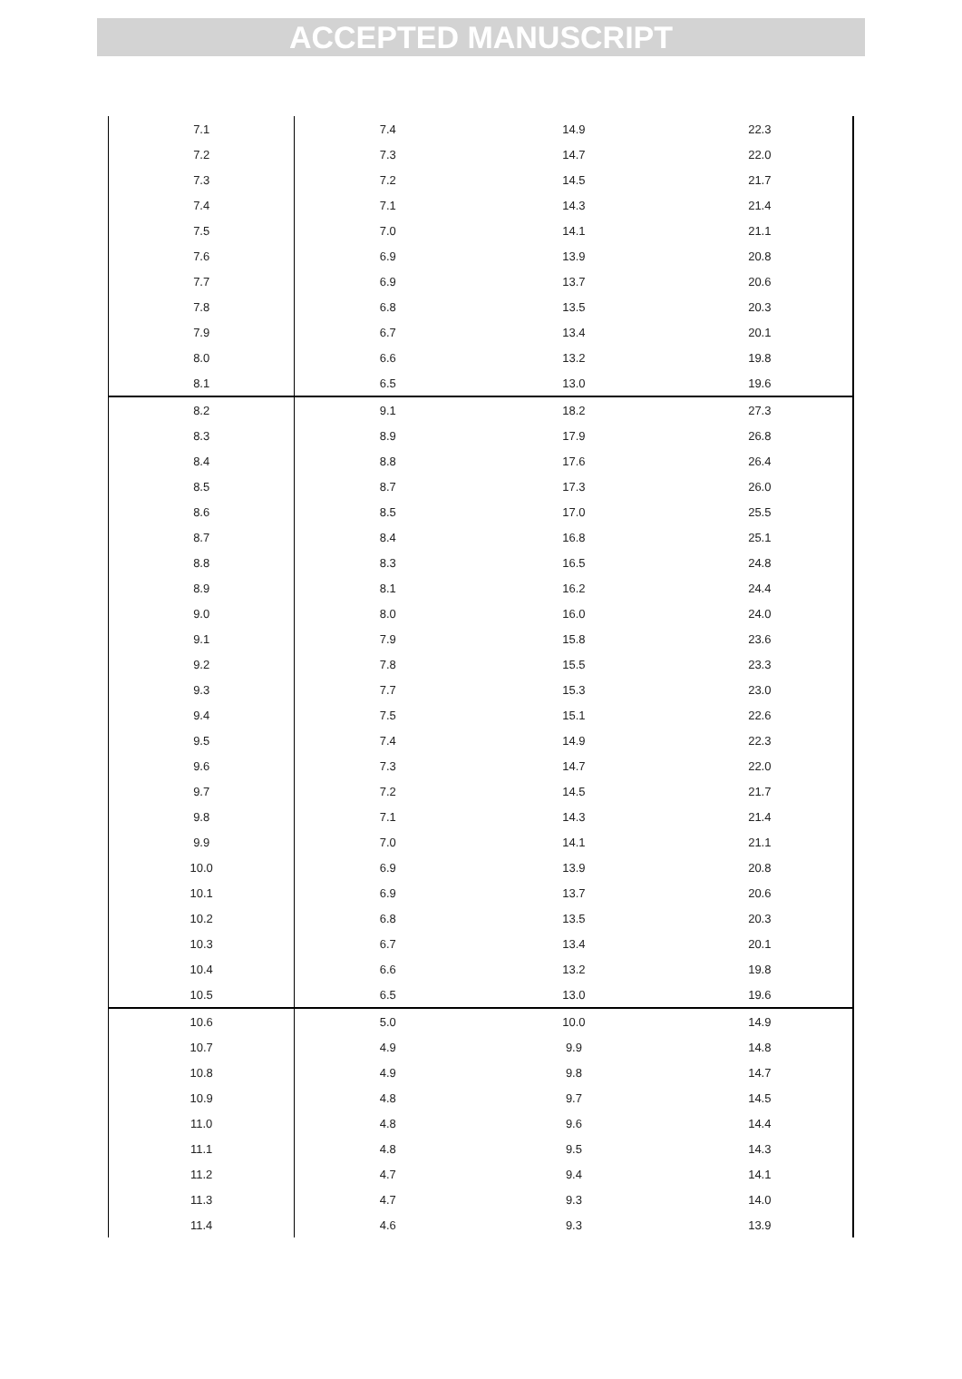ACCEPTED MANUSCRIPT
| 7.1 | 7.4 | 14.9 | 22.3 |
| 7.2 | 7.3 | 14.7 | 22.0 |
| 7.3 | 7.2 | 14.5 | 21.7 |
| 7.4 | 7.1 | 14.3 | 21.4 |
| 7.5 | 7.0 | 14.1 | 21.1 |
| 7.6 | 6.9 | 13.9 | 20.8 |
| 7.7 | 6.9 | 13.7 | 20.6 |
| 7.8 | 6.8 | 13.5 | 20.3 |
| 7.9 | 6.7 | 13.4 | 20.1 |
| 8.0 | 6.6 | 13.2 | 19.8 |
| 8.1 | 6.5 | 13.0 | 19.6 |
| 8.2 | 9.1 | 18.2 | 27.3 |
| 8.3 | 8.9 | 17.9 | 26.8 |
| 8.4 | 8.8 | 17.6 | 26.4 |
| 8.5 | 8.7 | 17.3 | 26.0 |
| 8.6 | 8.5 | 17.0 | 25.5 |
| 8.7 | 8.4 | 16.8 | 25.1 |
| 8.8 | 8.3 | 16.5 | 24.8 |
| 8.9 | 8.1 | 16.2 | 24.4 |
| 9.0 | 8.0 | 16.0 | 24.0 |
| 9.1 | 7.9 | 15.8 | 23.6 |
| 9.2 | 7.8 | 15.5 | 23.3 |
| 9.3 | 7.7 | 15.3 | 23.0 |
| 9.4 | 7.5 | 15.1 | 22.6 |
| 9.5 | 7.4 | 14.9 | 22.3 |
| 9.6 | 7.3 | 14.7 | 22.0 |
| 9.7 | 7.2 | 14.5 | 21.7 |
| 9.8 | 7.1 | 14.3 | 21.4 |
| 9.9 | 7.0 | 14.1 | 21.1 |
| 10.0 | 6.9 | 13.9 | 20.8 |
| 10.1 | 6.9 | 13.7 | 20.6 |
| 10.2 | 6.8 | 13.5 | 20.3 |
| 10.3 | 6.7 | 13.4 | 20.1 |
| 10.4 | 6.6 | 13.2 | 19.8 |
| 10.5 | 6.5 | 13.0 | 19.6 |
| 10.6 | 5.0 | 10.0 | 14.9 |
| 10.7 | 4.9 | 9.9 | 14.8 |
| 10.8 | 4.9 | 9.8 | 14.7 |
| 10.9 | 4.8 | 9.7 | 14.5 |
| 11.0 | 4.8 | 9.6 | 14.4 |
| 11.1 | 4.8 | 9.5 | 14.3 |
| 11.2 | 4.7 | 9.4 | 14.1 |
| 11.3 | 4.7 | 9.3 | 14.0 |
| 11.4 | 4.6 | 9.3 | 13.9 |